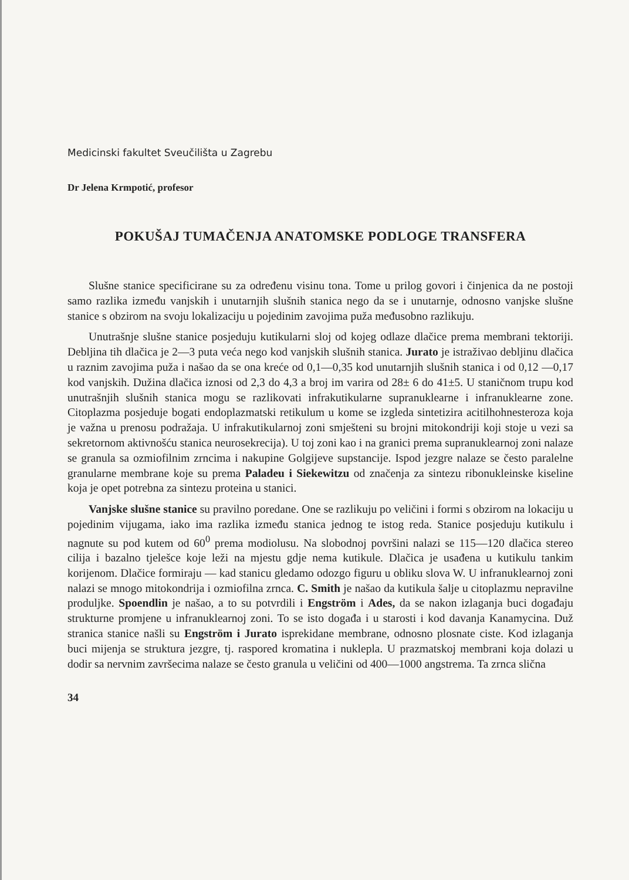Medicinski fakultet Sveučilišta u Zagrebu
Dr Jelena Krmpotić, profesor
POKUŠAJ TUMAČENJA ANATOMSKE PODLOGE TRANSFERA
Slušne stanice specificirane su za određenu visinu tona. Tome u prilog govori i činjenica da ne postoji samo razlika između vanjskih i unutarnjih slušnih stanica nego da se i unutarnje, odnosno vanjske slušne stanice s obzirom na svoju lokalizaciju u pojedinim zavojima puža međusobno razlikuju.
Unutrašnje slušne stanice posjeduju kutikularni sloj od kojeg odlaze dlačice prema membrani tektoriji. Debljina tih dlačica je 2—3 puta veća nego kod vanjskih slušnih stanica. Jurato je istraživao debljinu dlačica u raznim zavojima puža i našao da se ona kreće od 0,1—0,35 kod unutarnjih slušnih stanica i od 0,12 —0,17 kod vanjskih. Dužina dlačica iznosi od 2,3 do 4,3 a broj im varira od 28± 6 do 41±5. U staničnom trupu kod unutrašnjih slušnih stanica mogu se razlikovati infrakutikularne supranuklearne i infranuklearne zone. Citoplazma posjeduje bogati endoplazmatski retikulum u kome se izgleda sintetizira acitilhohnesteroza koja je važna u prenosu podražaja. U infrakutikularnoj zoni smješteni su brojni mitokondriji koji stoje u vezi sa sekretornom aktivnošću stanica neurosekrecija). U toj zoni kao i na granici prema supranuklearnoj zoni nalaze se granula sa ozmiofilnim zrncima i nakupine Golgijeve supstancije. Ispod jezgre nalaze se često paralelne granularne membrane koje su prema Paladeu i Siekewitzu od značenja za sintezu ribonukleinske kiseline koja je opet potrebna za sintezu proteina u stanici.
Vanjske slušne stanice su pravilno poredane. One se razlikuju po veličini i formi s obzirom na lokaciju u pojedinim vijugama, iako ima razlika između stanica jednog te istog reda. Stanice posjeduju kutikulu i nagnute su pod kutem od 60<sup>0</sup> prema modiolusu. Na slobodnoj površini nalazi se 115—120 dlačica stereo cilija i bazalno tjelešce koje leži na mjestu gdje nema kutikule. Dlačica je usađena u kutikulu tankim korijenom. Dlačice formiraju — kad stanicu gledamo odozgo figuru u obliku slova W. U infranuklearnoj zoni nalazi se mnogo mitokondrija i ozmiofilna zrnca. C. Smith je našao da kutikula šalje u citoplazmu nepravilne produljke. Spoendlin je našao, a to su potvrdili i Engström i Ades, da se nakon izlaganja buci događaju strukturne promjene u infranuklearnoj zoni. To se isto događa i u starosti i kod davanja Kanamycina. Duž stranica stanice našli su Engström i Jurato isprekidane membrane, odnosno plosnate ciste. Kod izlaganja buci mijenja se struktura jezgre, tj. raspored kromatina i nuklepla. U prazmatskoj membrani koja dolazi u dodir sa nervnim završecima nalaze se često granula u veličini od 400—1000 angstrema. Ta zrnca slična
34